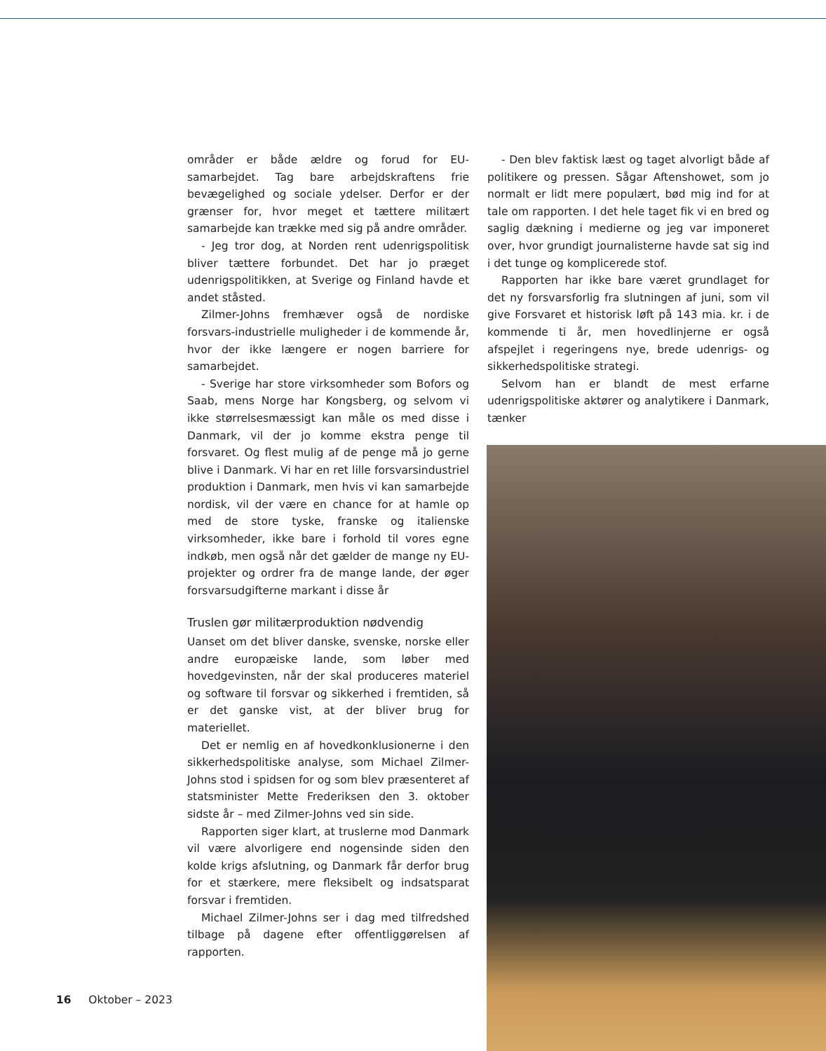områder er både ældre og forud for EU-samarbejdet. Tag bare arbejdskraftens frie bevægelighed og sociale ydelser. Derfor er der grænser for, hvor meget et tættere militært samarbejde kan trække med sig på andre områder.
- Jeg tror dog, at Norden rent udenrigspolitisk bliver tættere forbundet. Det har jo præget udenrigspolitikken, at Sverige og Finland havde et andet ståsted.
Zilmer-Johns fremhæver også de nordiske forsvars-industrielle muligheder i de kommende år, hvor der ikke længere er nogen barriere for samarbejdet.
- Sverige har store virksomheder som Bofors og Saab, mens Norge har Kongsberg, og selvom vi ikke størrelsesmæssigt kan måle os med disse i Danmark, vil der jo komme ekstra penge til forsvaret. Og flest mulig af de penge må jo gerne blive i Danmark. Vi har en ret lille forsvarsindustriel produktion i Danmark, men hvis vi kan samarbejde nordisk, vil der være en chance for at hamle op med de store tyske, franske og italienske virksomheder, ikke bare i forhold til vores egne indkøb, men også når det gælder de mange ny EU-projekter og ordrer fra de mange lande, der øger forsvarsudgifterne markant i disse år
Truslen gør militærproduktion nødvendig
Uanset om det bliver danske, svenske, norske eller andre europæiske lande, som løber med hovedgevinsten, når der skal produceres materiel og software til forsvar og sikkerhed i fremtiden, så er det ganske vist, at der bliver brug for materiellet.
Det er nemlig en af hovedkonklusionerne i den sikkerhedspolitiske analyse, som Michael Zilmer-Johns stod i spidsen for og som blev præsenteret af statsminister Mette Frederiksen den 3. oktober sidste år – med Zilmer-Johns ved sin side.
Rapporten siger klart, at truslerne mod Danmark vil være alvorligere end nogensinde siden den kolde krigs afslutning, og Danmark får derfor brug for et stærkere, mere fleksibelt og indsatsparat forsvar i fremtiden.
Michael Zilmer-Johns ser i dag med tilfredshed tilbage på dagene efter offentliggørelsen af rapporten.
- Den blev faktisk læst og taget alvorligt både af politikere og pressen. Sågar Aftenshowet, som jo normalt er lidt mere populært, bød mig ind for at tale om rapporten. I det hele taget fik vi en bred og saglig dækning i medierne og jeg var imponeret over, hvor grundigt journalisterne havde sat sig ind i det tunge og komplicerede stof.
Rapporten har ikke bare været grundlaget for det ny forsvarsforlig fra slutningen af juni, som vil give Forsvaret et historisk løft på 143 mia. kr. i de kommende ti år, men hovedlinjerne er også afspejlet i regeringens nye, brede udenrigs- og sikkerhedspolitiske strategi.
Selvom han er blandt de mest erfarne udenrigspolitiske aktører og analytikere i Danmark, tænker
16 Oktober – 2023